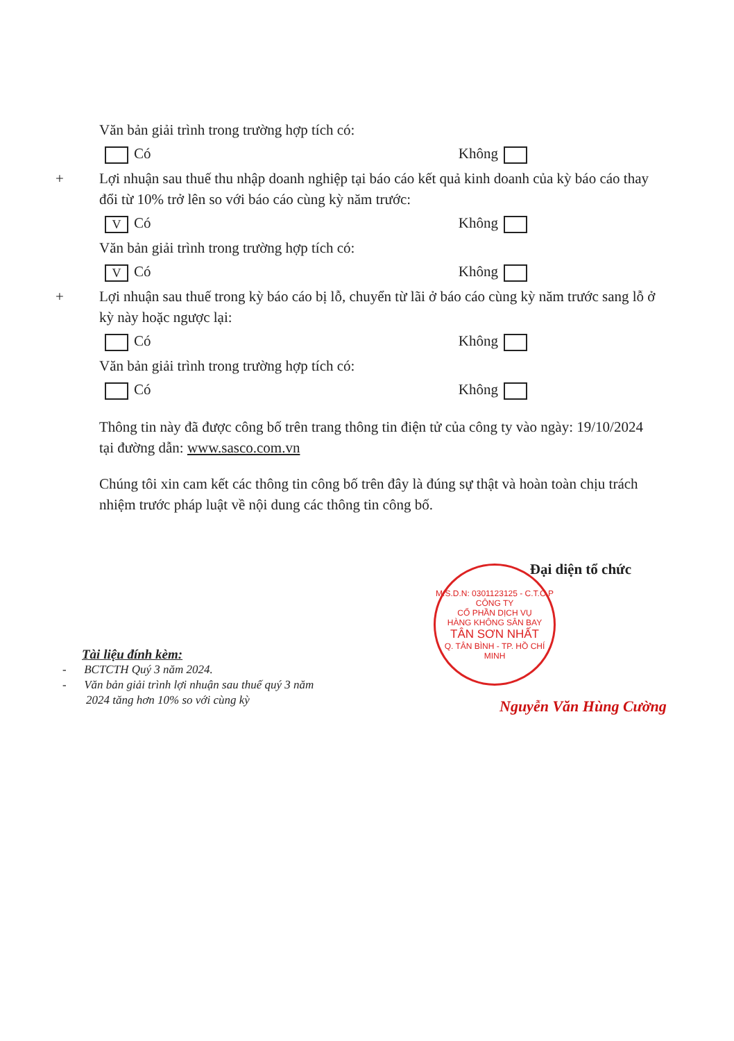Văn bản giải trình trong trường hợp tích có:
Có Không
+
Lợi nhuận sau thuế thu nhập doanh nghiệp tại báo cáo kết quả kinh doanh của kỳ báo cáo thay đổi từ 10% trở lên so với báo cáo cùng kỳ năm trước:
V Có Không
Văn bản giải trình trong trường hợp tích có:
V Có Không
+
Lợi nhuận sau thuế trong kỳ báo cáo bị lỗ, chuyển từ lãi ở báo cáo cùng kỳ năm trước sang lỗ ở kỳ này hoặc ngược lại:
Có Không
Văn bản giải trình trong trường hợp tích có:
Có Không
Thông tin này đã được công bố trên trang thông tin điện tử của công ty vào ngày: 19/10/2024 tại đường dẫn: www.sasco.com.vn
Chúng tôi xin cam kết các thông tin công bố trên đây là đúng sự thật và hoàn toàn chịu trách nhiệm trước pháp luật về nội dung các thông tin công bố.
M.S.D.N: 0301123125 - C.T.C.P
CÔNG TY
CỔ PHẦN DỊCH VỤ
HÀNG KHÔNG SÂN BAY
TÂN SƠN NHẤT
Q. TÂN BÌNH - TP. HỒ CHÍ MINH
Đại diện tổ chức
Nguyễn Văn Hùng Cường
Tài liệu đính kèm:
- BCTCTH Quý 3 năm 2024.
- Văn bản giải trình lợi nhuận sau thuế quý 3 năm
2024 tăng hơn 10% so với cùng kỳ